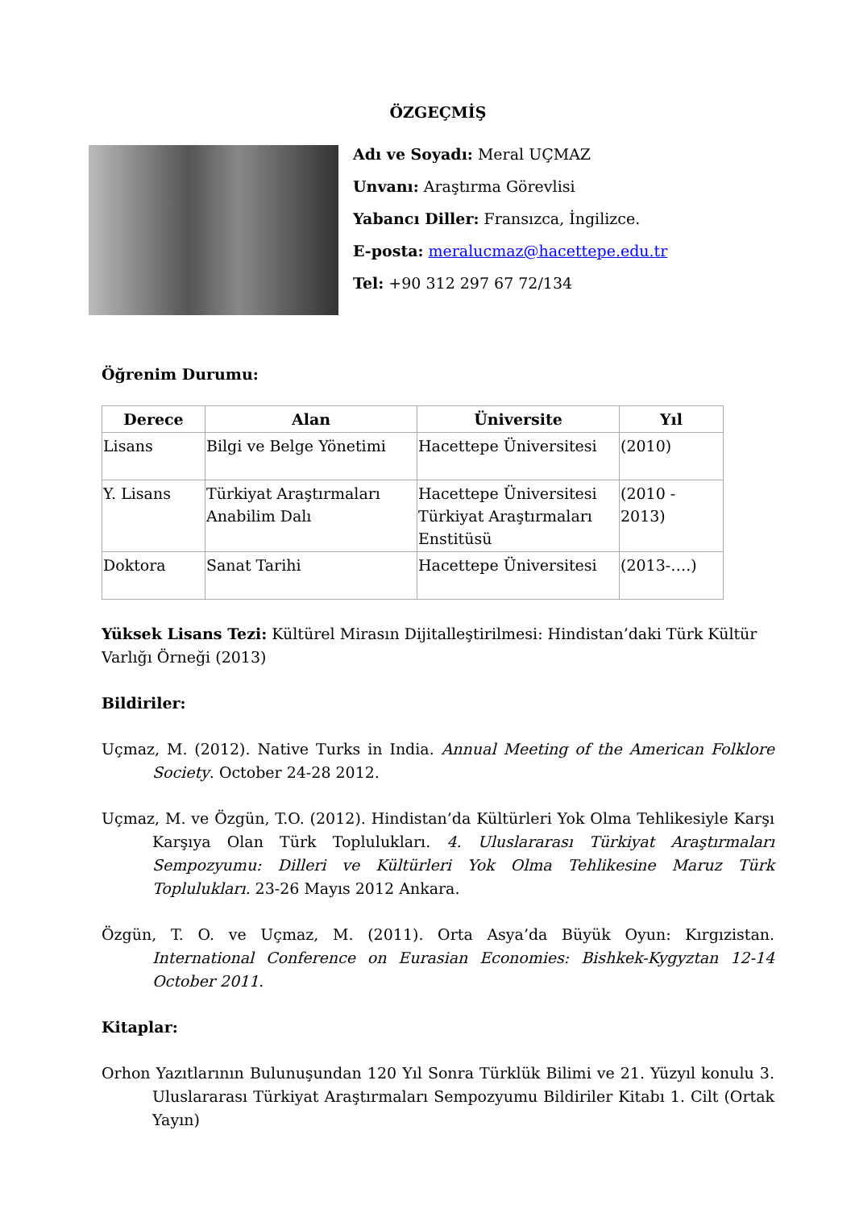ÖZGEÇMİŞ
Adı ve Soyadı: Meral UÇMAZ
Unvanı: Araştırma Görevlisi
Yabancı Diller: Fransızca, İngilizce.
E-posta: meralucmaz@hacettepe.edu.tr
Tel: +90 312 297 67 72/134
Öğrenim Durumu:
| Derece | Alan | Üniversite | Yıl |
| --- | --- | --- | --- |
| Lisans | Bilgi ve Belge Yönetimi | Hacettepe Üniversitesi | (2010) |
| Y. Lisans | Türkiyat Araştırmaları Anabilim Dalı | Hacettepe Üniversitesi Türkiyat Araştırmaları Enstitüsü | (2010 - 2013) |
| Doktora | Sanat Tarihi | Hacettepe Üniversitesi | (2013-….) |
Yüksek Lisans Tezi: Kültürel Mirasın Dijitalleştirilmesi: Hindistan’daki Türk Kültür Varlığı Örneği (2013)
Bildiriler:
Uçmaz, M. (2012). Native Turks in India. Annual Meeting of the American Folklore Society. October 24-28 2012.
Uçmaz, M. ve Özgün, T.O. (2012). Hindistan’da Kültürleri Yok Olma Tehlikesiyle Karşı Karşıya Olan Türk Toplulukları. 4. Uluslararası Türkiyat Araştırmaları Sempozyumu: Dilleri ve Kültürleri Yok Olma Tehlikesine Maruz Türk Toplulukları. 23-26 Mayıs 2012 Ankara.
Özgün, T. O. ve Uçmaz, M. (2011). Orta Asya’da Büyük Oyun: Kırgızistan. International Conference on Eurasian Economies: Bishkek-Kygyztan 12-14 October 2011.
Kitaplar:
Orhon Yazıtlarının Bulunuşundan 120 Yıl Sonra Türklük Bilimi ve 21. Yüzyıl konulu 3. Uluslararası Türkiyat Araştırmaları Sempozyumu Bildiriler Kitabı 1. Cilt (Ortak Yayın)